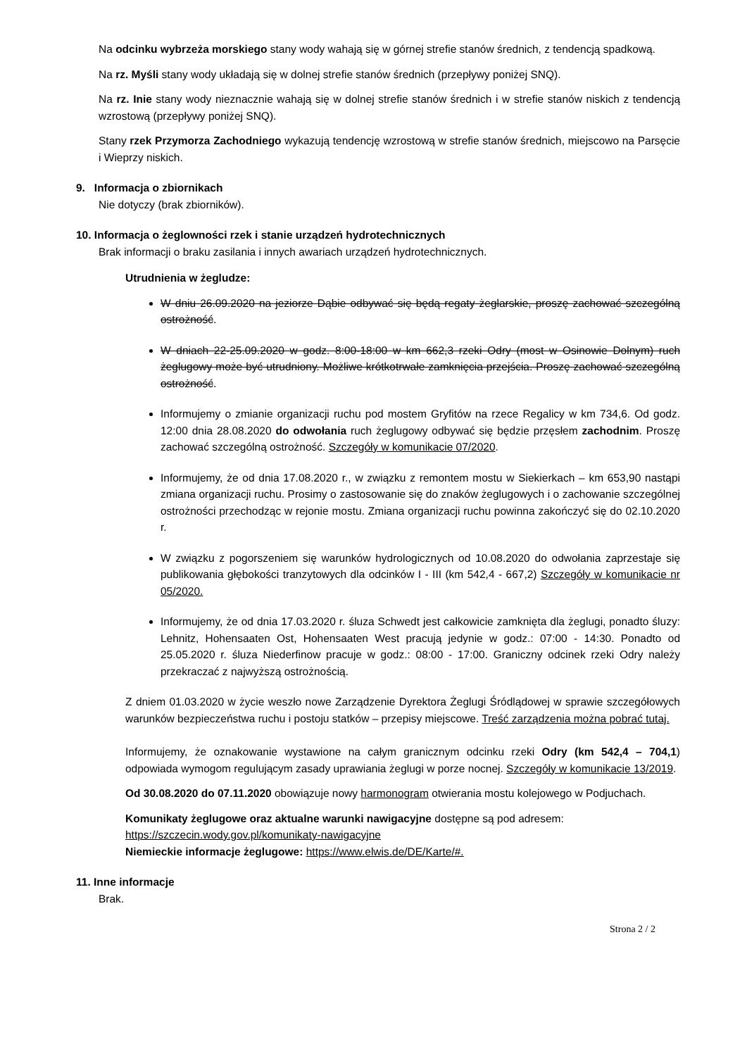Na odcinku wybrzeża morskiego stany wody wahają się w górnej strefie stanów średnich, z tendencją spadkową.
Na rz. Myśli stany wody układają się w dolnej strefie stanów średnich (przepływy poniżej SNQ).
Na rz. Inie stany wody nieznacznie wahają się w dolnej strefie stanów średnich i w strefie stanów niskich z tendencją wzrostową (przepływy poniżej SNQ).
Stany rzek Przymorza Zachodniego wykazują tendencję wzrostową w strefie stanów średnich, miejscowo na Parsęcie i Wieprzy niskich.
9. Informacja o zbiornikach
Nie dotyczy (brak zbiorników).
10. Informacja o żeglowności rzek i stanie urządzeń hydrotechnicznych
Brak informacji o braku zasilania i innych awariach urządzeń hydrotechnicznych.
Utrudnienia w żegludze:
W dniu 26.09.2020 na jeziorze Dąbie odbywać się będą regaty żeglarskie, proszę zachować szczególną ostrożność.
W dniach 22-25.09.2020 w godz. 8:00-18:00 w km 662,3 rzeki Odry (most w Osinowie Dolnym) ruch żeglugowy może być utrudniony. Możliwe krótkotrwałe zamknięcia przejścia. Proszę zachować szczególną ostrożność.
Informujemy o zmianie organizacji ruchu pod mostem Gryfitów na rzece Regalicy w km 734,6. Od godz. 12:00 dnia 28.08.2020 do odwołania ruch żeglugowy odbywać się będzie przęsłem zachodnim. Proszę zachować szczególną ostrożność. Szczegóły w komunikacie 07/2020.
Informujemy, że od dnia 17.08.2020 r., w związku z remontem mostu w Siekierkach – km 653,90 nastąpi zmiana organizacji ruchu. Prosimy o zastosowanie się do znaków żeglugowych i o zachowanie szczególnej ostrożności przechodząc w rejonie mostu. Zmiana organizacji ruchu powinna zakończyć się do 02.10.2020 r.
W związku z pogorszeniem się warunków hydrologicznych od 10.08.2020 do odwołania zaprzestaje się publikowania głębokości tranzytowych dla odcinków I - III (km 542,4 - 667,2) Szczegóły w komunikacie nr 05/2020.
Informujemy, że od dnia 17.03.2020 r. śluza Schwedt jest całkowicie zamknięta dla żeglugi, ponadto śluzy: Lehnitz, Hohensaaten Ost, Hohensaaten West pracują jedynie w godz.: 07:00 - 14:30. Ponadto od 25.05.2020 r. śluza Niederfinow pracuje w godz.: 08:00 - 17:00. Graniczny odcinek rzeki Odry należy przekraczać z najwyższą ostrożnością.
Z dniem 01.03.2020 w życie weszło nowe Zarządzenie Dyrektora Żeglugi Śródlądowej w sprawie szczegółowych warunków bezpieczeństwa ruchu i postoju statków – przepisy miejscowe. Treść zarządzenia można pobrać tutaj.
Informujemy, że oznakowanie wystawione na całym granicznym odcinku rzeki Odry (km 542,4 – 704,1) odpowiada wymogom regulującym zasady uprawiania żeglugi w porze nocnej. Szczegóły w komunikacie 13/2019.
Od 30.08.2020 do 07.11.2020 obowiązuje nowy harmonogram otwierania mostu kolejowego w Podjuchach.
Komunikaty żeglugowe oraz aktualne warunki nawigacyjne dostępne są pod adresem:
https://szczecin.wody.gov.pl/komunikaty-nawigacyjne
Niemieckie informacje żeglugowe: https://www.elwis.de/DE/Karte/#.
11. Inne informacje
Brak.
Strona 2 / 2